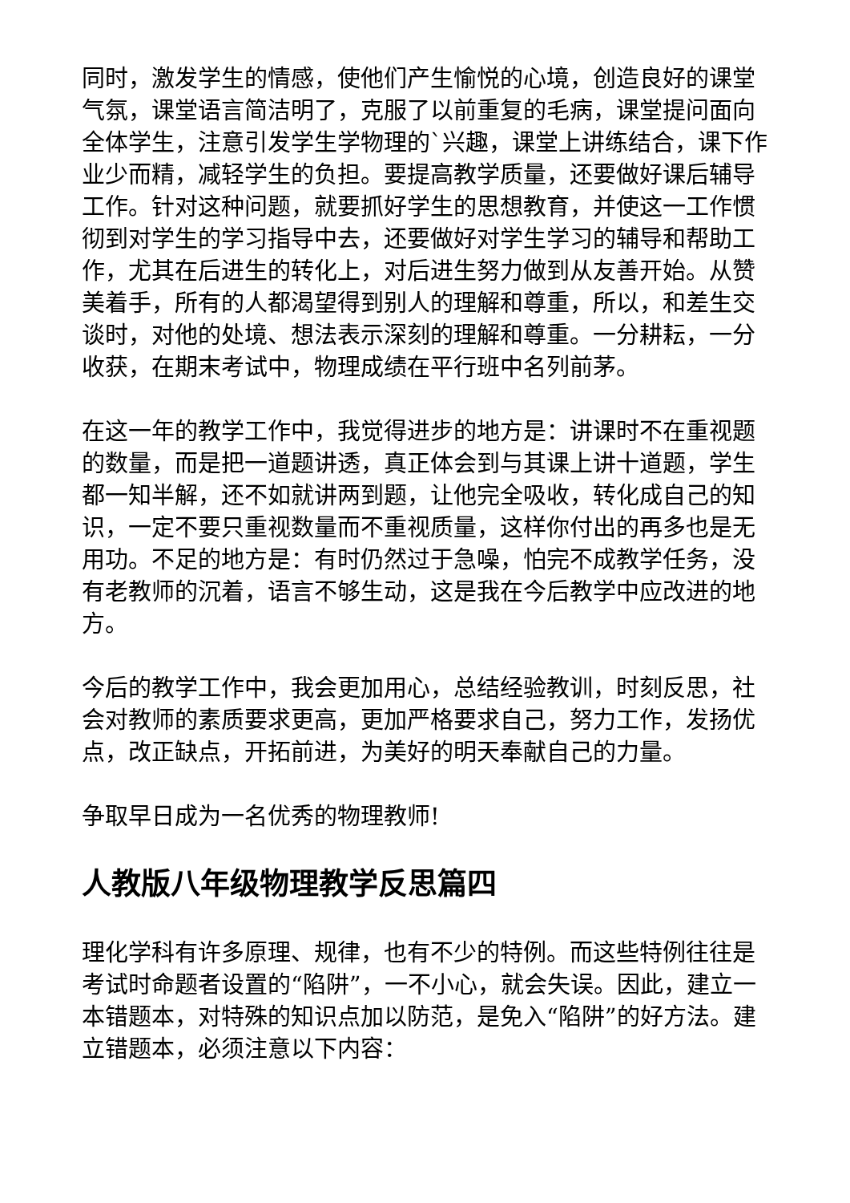同时，激发学生的情感，使他们产生愉悦的心境，创造良好的课堂气氛，课堂语言简洁明了，克服了以前重复的毛病，课堂提问面向全体学生，注意引发学生学物理的`兴趣，课堂上讲练结合，课下作业少而精，减轻学生的负担。要提高教学质量，还要做好课后辅导工作。针对这种问题，就要抓好学生的思想教育，并使这一工作惯彻到对学生的学习指导中去，还要做好对学生学习的辅导和帮助工作，尤其在后进生的转化上，对后进生努力做到从友善开始。从赞美着手，所有的人都渴望得到别人的理解和尊重，所以，和差生交谈时，对他的处境、想法表示深刻的理解和尊重。一分耕耘，一分收获，在期末考试中，物理成绩在平行班中名列前茅。
在这一年的教学工作中，我觉得进步的地方是：讲课时不在重视题的数量，而是把一道题讲透，真正体会到与其课上讲十道题，学生都一知半解，还不如就讲两到题，让他完全吸收，转化成自己的知识，一定不要只重视数量而不重视质量，这样你付出的再多也是无用功。不足的地方是：有时仍然过于急噪，怕完不成教学任务，没有老教师的沉着，语言不够生动，这是我在今后教学中应改进的地方。
今后的教学工作中，我会更加用心，总结经验教训，时刻反思，社会对教师的素质要求更高，更加严格要求自己，努力工作，发扬优点，改正缺点，开拓前进，为美好的明天奉献自己的力量。
争取早日成为一名优秀的物理教师!
人教版八年级物理教学反思篇四
理化学科有许多原理、规律，也有不少的特例。而这些特例往往是考试时命题者设置的“陷阱”，一不小心，就会失误。因此，建立一本错题本，对特殊的知识点加以防范，是免入“陷阱”的好方法。建立错题本，必须注意以下内容：